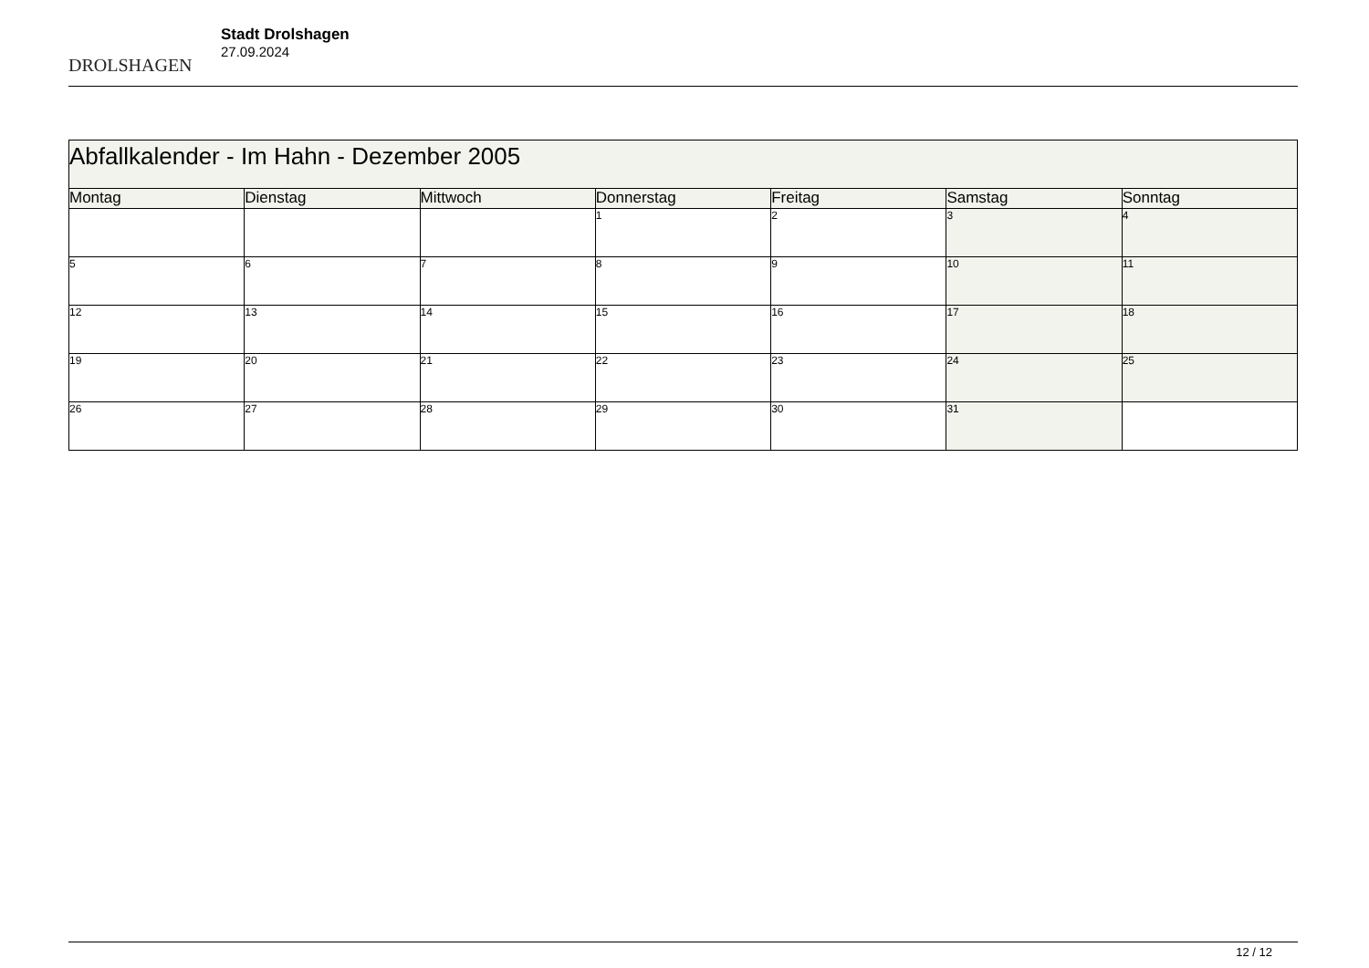DROLSHAGEN
Stadt Drolshagen
27.09.2024
| Abfallkalender - Im Hahn - Dezember 2005 | | | | | | |
| Montag | Dienstag | Mittwoch | Donnerstag | Freitag | Samstag | Sonntag |
| | | | 1 | 2 | 3 | 4 |
| 5 | 6 | 7 | 8 | 9 | 10 | 11 |
| 12 | 13 | 14 | 15 | 16 | 17 | 18 |
| 19 | 20 | 21 | 22 | 23 | 24 | 25 |
| 26 | 27 | 28 | 29 | 30 | 31 | |
12 / 12